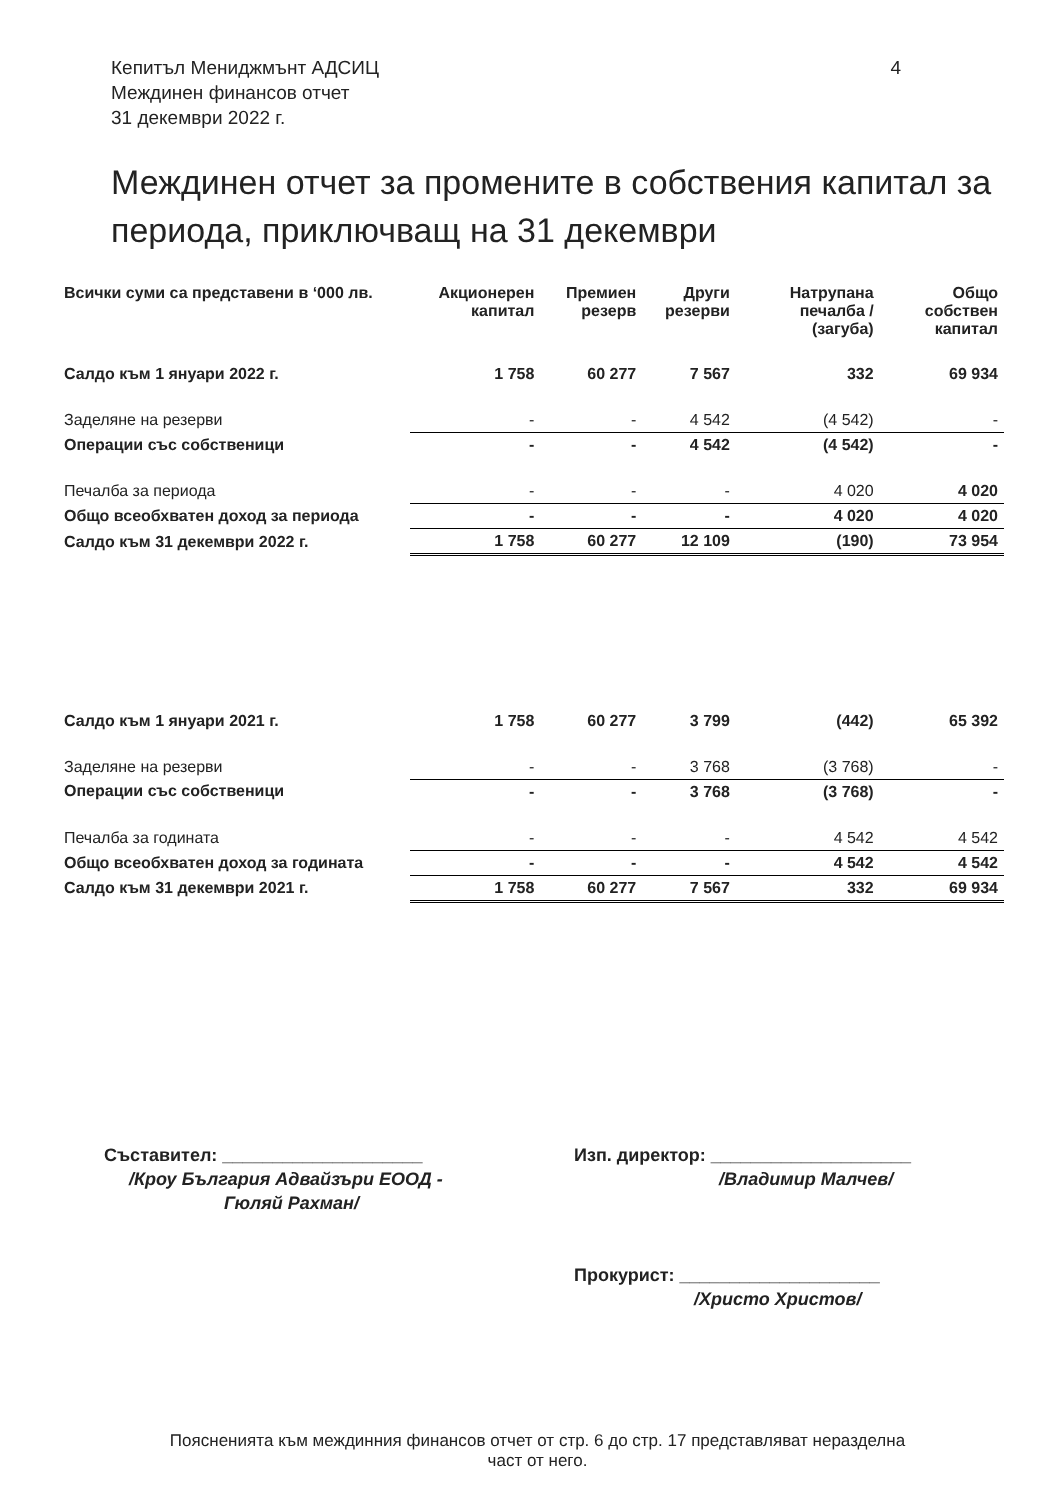Кепитъл Мениджмънт АДСИЦ
Междинен финансов отчет
31 декември 2022 г.
4
Междинен отчет за промените в собствения капитал за периода, приключващ на 31 декември
| Всички суми са представени в ‘000 лв. | Акционерен капитал | Премиен резерв | Други резерви | Натрупана печалба / (загуба) | Общо собствен капитал |
| --- | --- | --- | --- | --- | --- |
| Салдо към 1 януари 2022 г. | 1 758 | 60 277 | 7 567 | 332 | 69 934 |
| Заделяне на резерви | - | - | 4 542 | (4 542) | - |
| Операции със собственици | - | - | 4 542 | (4 542) | - |
| Печалба за периода | - | - | - | 4 020 | 4 020 |
| Общо всеобхватен доход за периода | - | - | - | 4 020 | 4 020 |
| Салдо към 31 декември 2022 г. | 1 758 | 60 277 | 12 109 | (190) | 73 954 |
| Салдо към 1 януари 2021 г. | 1 758 | 60 277 | 3 799 | (442) | 65 392 |
| Заделяне на резерви | - | - | 3 768 | (3 768) | - |
| Операции със собственици | - | - | 3 768 | (3 768) | - |
| Печалба за годината | - | - | - | 4 542 | 4 542 |
| Общо всеобхватен доход за годината | - | - | - | 4 542 | 4 542 |
| Салдо към 31 декември 2021 г. | 1 758 | 60 277 | 7 567 | 332 | 69 934 |
Съставител: ____________________
/Кроу България Адвайзъри ЕООД -
Гюляй Рахман/
Изп. директор: ____________________
/Владимир Малчев/
Прокурист: ____________________
/Христо Христов/
Пояснениятa към междинния финансов отчет от стр. 6 до стр. 17 представляват неразделна
част от него.